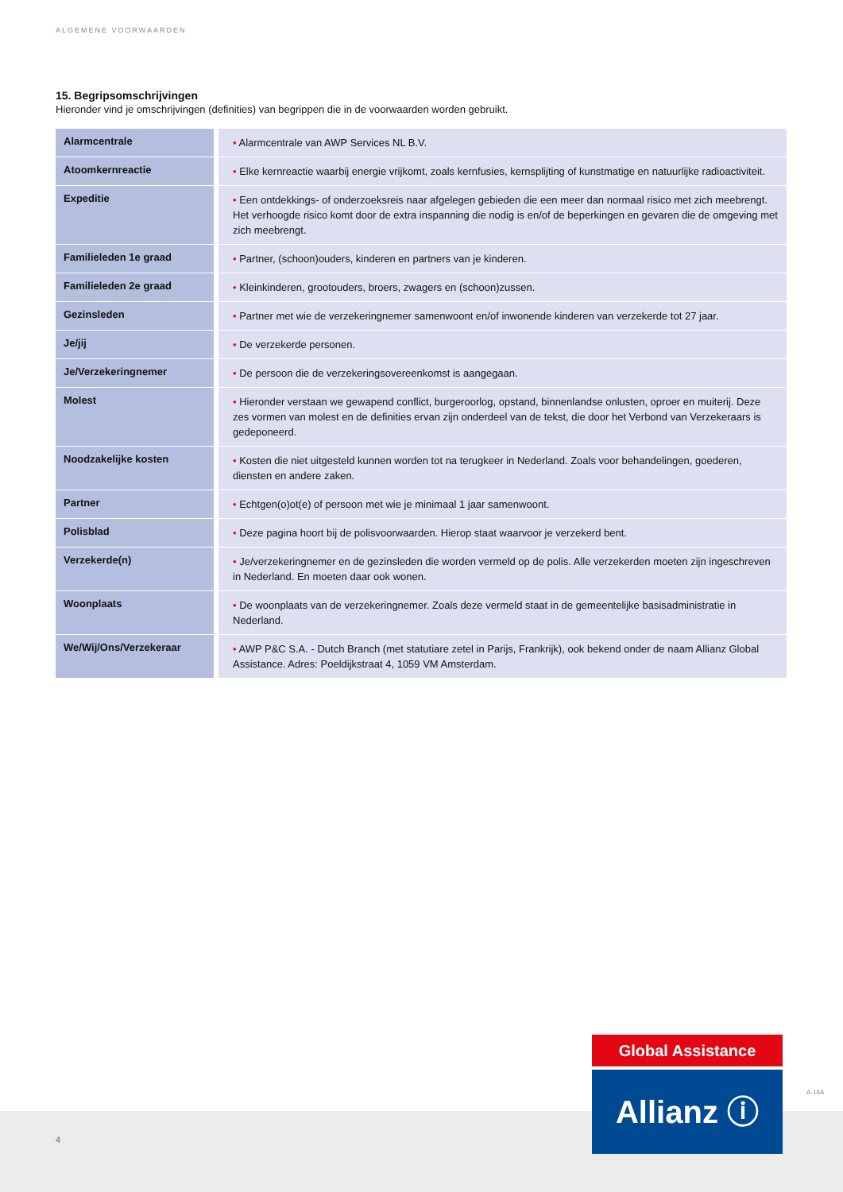ALGEMENE VOORWAARDEN
15. Begripsomschrijvingen
Hieronder vind je omschrijvingen (definities) van begrippen die in de voorwaarden worden gebruikt.
| Alarmcentrale | • Alarmcentrale van AWP Services NL B.V. |
| Atoomkernreactie | • Elke kernreactie waarbij energie vrijkomt, zoals kernfusies, kernsplijting of kunstmatige en natuurlijke radioactiviteit. |
| Expeditie | • Een ontdekkings- of onderzoeksreis naar afgelegen gebieden die een meer dan normaal risico met zich meebrengt. Het verhoogde risico komt door de extra inspanning die nodig is en/of de beperkingen en gevaren die de omgeving met zich meebrengt. |
| Familieleden 1e graad | • Partner, (schoon)ouders, kinderen en partners van je kinderen. |
| Familieleden 2e graad | • Kleinkinderen, grootouders, broers, zwagers en (schoon)zussen. |
| Gezinsleden | • Partner met wie de verzekeringnemer samenwoont en/of inwonende kinderen van verzekerde tot 27 jaar. |
| Je/jij | • De verzekerde personen. |
| Je/Verzekeringnemer | • De persoon die de verzekeringsovereenkomst is aangegaan. |
| Molest | • Hieronder verstaan we gewapend conflict, burgeroorlog, opstand, binnenlandse onlusten, oproer en muiterij. Deze zes vormen van molest en de definities ervan zijn onderdeel van de tekst, die door het Verbond van Verzekeraars is gedeponeerd. |
| Noodzakelijke kosten | • Kosten die niet uitgesteld kunnen worden tot na terugkeer in Nederland. Zoals voor behandelingen, goederen, diensten en andere zaken. |
| Partner | • Echtgen(o)ot(e) of persoon met wie je minimaal 1 jaar samenwoont. |
| Polisblad | • Deze pagina hoort bij de polisvoorwaarden. Hierop staat waarvoor je verzekerd bent. |
| Verzekerde(n) | • Je/verzekeringnemer en de gezinsleden die worden vermeld op de polis. Alle verzekerden moeten zijn ingeschreven in Nederland. En moeten daar ook wonen. |
| Woonplaats | • De woonplaats van de verzekeringnemer. Zoals deze vermeld staat in de gemeentelijke basisadministratie in Nederland. |
| We/Wij/Ons/Verzekeraar | • AWP P&C S.A. - Dutch Branch (met statutiare zetel in Parijs, Frankrijk), ook bekend onder de naam Allianz Global Assistance. Adres: Poeldijkstraat 4, 1059 VM Amsterdam. |
4
Global Assistance
Allianz ⓘ A-16A